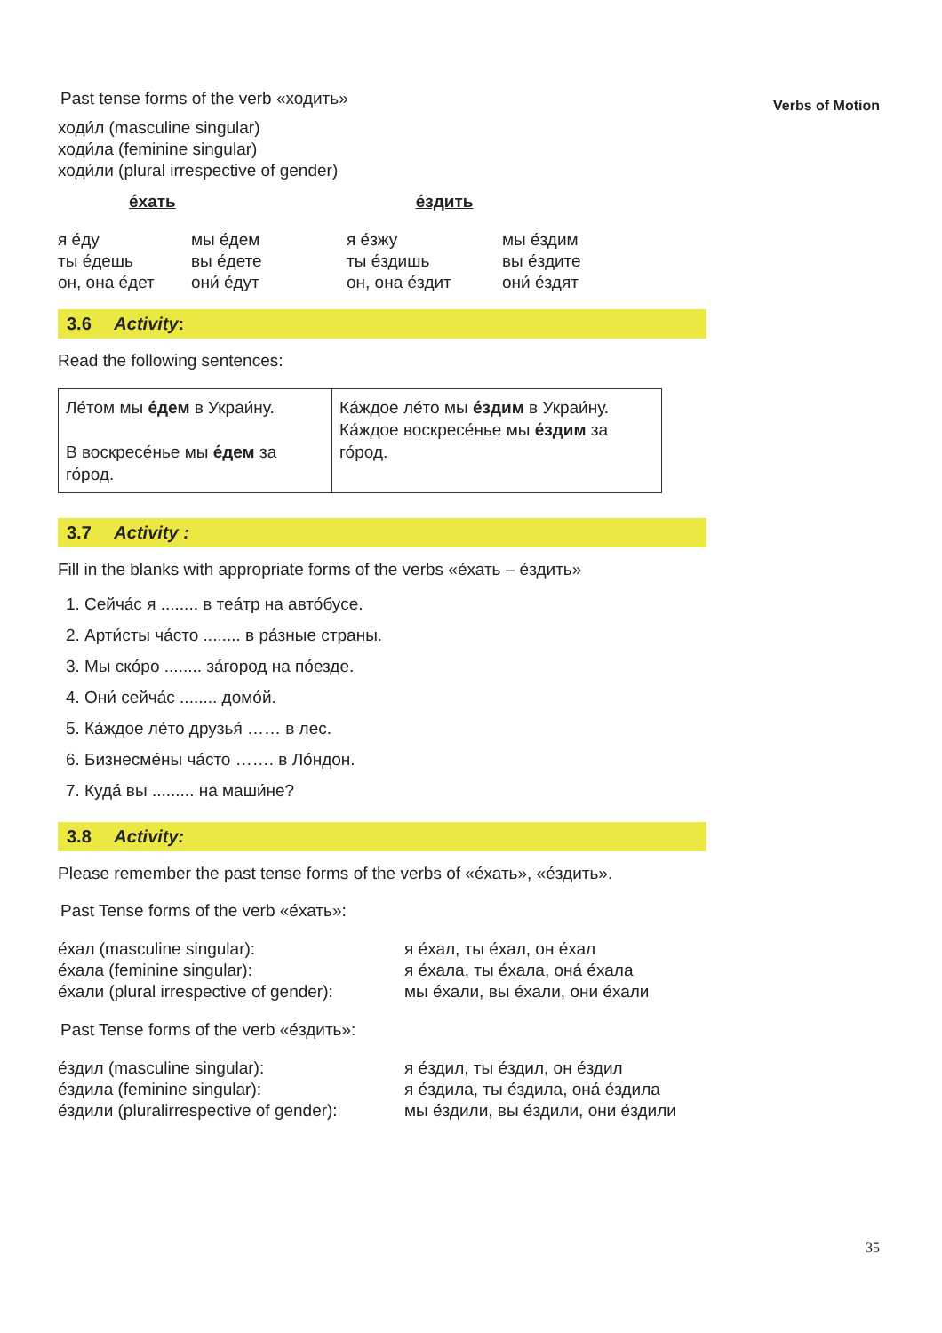Verbs of Motion
Past tense forms of the verb «ходить»
ходи́л (masculine singular)
ходи́ла (feminine singular)
ходи́ли (plural irrespective of gender)
е́хать е́здить
я е́ду
ты е́дешь
он, она е́дет
мы е́дем
вы е́дете
они́ е́дут
я е́зжу
ты е́здишь
он, она е́здит
мы е́здим
вы е́здите
они́ е́здят
3.6 Activity:
Read the following sentences:
| Ле́том мы е́дем в Украи́ну. В воскресе́нье мы е́дем за го́род. | Ка́ждое ле́то мы е́здим в Украи́ну. Ка́ждое воскресе́нье мы е́здим за го́род. |
3.7 Activity :
Fill in the blanks with appropriate forms of the verbs «е́хать – е́здить»
1. Сейча́с я ........ в теа́тр на авто́бусе.
2. Арти́сты ча́сто ........ в ра́зные страны.
3. Мы ско́ро ........ за́город на по́езде.
4. Они́ сейча́с ........ домо́й.
5. Ка́ждое ле́то друзья́ …… в лес.
6. Бизнесме́ны ча́сто ……. в Ло́ндон.
7. Куда́ вы ......... на маши́не?
3.8 Activity:
Please remember the past tense forms of the verbs of «е́хать», «е́здить».
Past Tense forms of the verb «е́хать»:
е́хал (masculine singular):
е́хала (feminine singular):
е́хали (plural irrespective of gender):
я е́хал, ты е́хал, он е́хал
я е́хала, ты е́хала, она́ е́хала
мы е́хали, вы е́хали, они е́хали
Past Tense forms of the verb «е́здить»:
е́здил (masculine singular):
е́здила (feminine singular):
е́здили (pluralirrespective of gender):
я е́здил, ты е́здил, он е́здил
я е́здила, ты е́здила, она́ е́здила
мы е́здили, вы е́здили, они е́здили
35